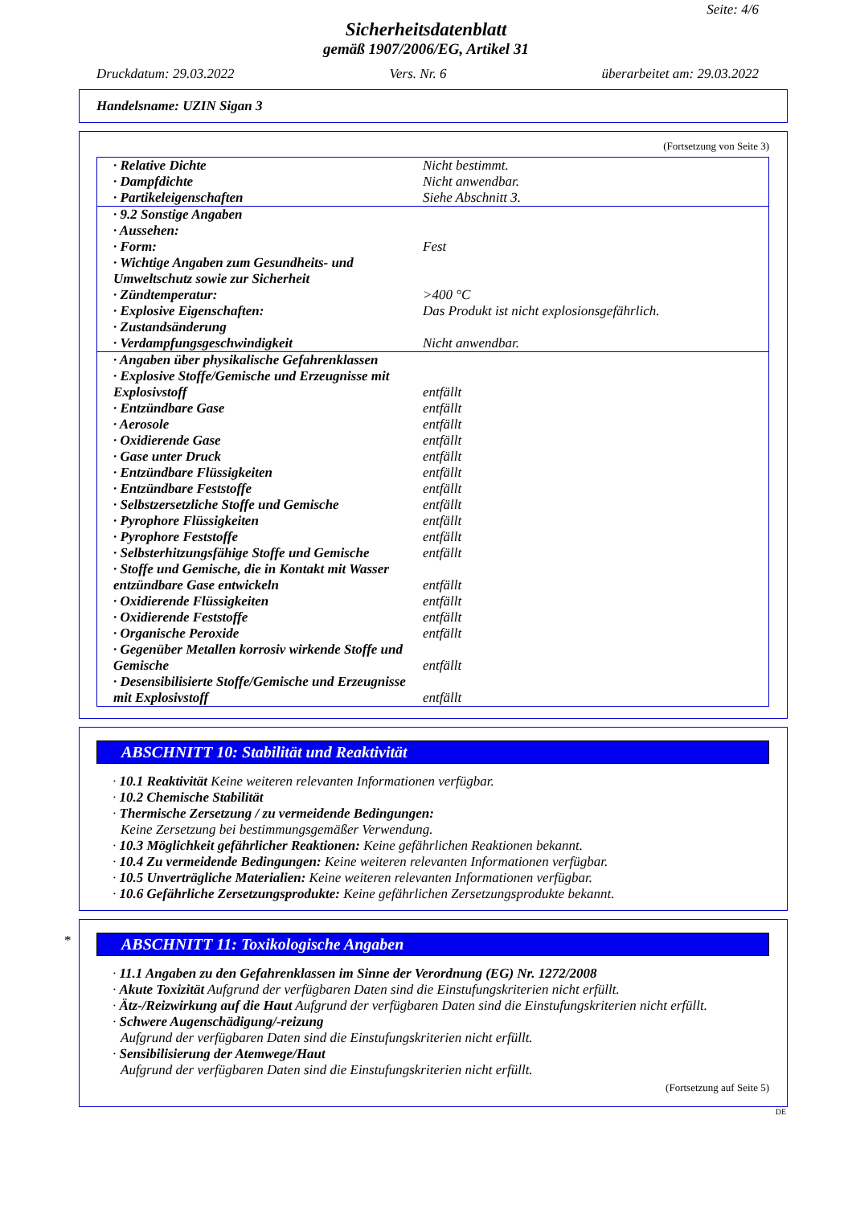Seite: 4/6
Sicherheitsdatenblatt
gemäß 1907/2006/EG, Artikel 31
Druckdatum: 29.03.2022 Vers. Nr. 6 überarbeitet am: 29.03.2022
Handelsname: UZIN Sigan 3
(Fortsetzung von Seite 3)
| · Relative Dichte | Nicht bestimmt. |
| · Dampfdichte | Nicht anwendbar. |
| · Partikeleigenschaften | Siehe Abschnitt 3. |
| · 9.2 Sonstige Angaben | |
| · Aussehen: | |
| · Form: | Fest |
| · Wichtige Angaben zum Gesundheits- und Umweltschutz sowie zur Sicherheit | |
| · Zündtemperatur: | >400 °C |
| · Explosive Eigenschaften: | Das Produkt ist nicht explosionsgefährlich. |
| · Zustandsänderung | |
| · Verdampfungsgeschwindigkeit | Nicht anwendbar. |
| · Angaben über physikalische Gefahrenklassen | |
| · Explosive Stoffe/Gemische und Erzeugnisse mit Explosivstoff | entfällt |
| · Entzündbare Gase | entfällt |
| · Aerosole | entfällt |
| · Oxidierende Gase | entfällt |
| · Gase unter Druck | entfällt |
| · Entzündbare Flüssigkeiten | entfällt |
| · Entzündbare Feststoffe | entfällt |
| · Selbstzersetzliche Stoffe und Gemische | entfällt |
| · Pyrophore Flüssigkeiten | entfällt |
| · Pyrophore Feststoffe | entfällt |
| · Selbsterhitzungsfähige Stoffe und Gemische | entfällt |
| · Stoffe und Gemische, die in Kontakt mit Wasser entzündbare Gase entwickeln | entfällt |
| · Oxidierende Flüssigkeiten | entfällt |
| · Oxidierende Feststoffe | entfällt |
| · Organische Peroxide | entfällt |
| · Gegenüber Metallen korrosiv wirkende Stoffe und Gemische | entfällt |
| · Desensibilisierte Stoffe/Gemische und Erzeugnisse mit Explosivstoff | entfällt |
ABSCHNITT 10: Stabilität und Reaktivität
· 10.1 Reaktivität Keine weiteren relevanten Informationen verfügbar.
· 10.2 Chemische Stabilität
· Thermische Zersetzung / zu vermeidende Bedingungen:
Keine Zersetzung bei bestimmungsgemäßer Verwendung.
· 10.3 Möglichkeit gefährlicher Reaktionen: Keine gefährlichen Reaktionen bekannt.
· 10.4 Zu vermeidende Bedingungen: Keine weiteren relevanten Informationen verfügbar.
· 10.5 Unverträgliche Materialien: Keine weiteren relevanten Informationen verfügbar.
· 10.6 Gefährliche Zersetzungsprodukte: Keine gefährlichen Zersetzungsprodukte bekannt.
*
ABSCHNITT 11: Toxikologische Angaben
· 11.1 Angaben zu den Gefahrenklassen im Sinne der Verordnung (EG) Nr. 1272/2008
· Akute Toxizität Aufgrund der verfügbaren Daten sind die Einstufungskriterien nicht erfüllt.
· Ätz-/Reizwirkung auf die Haut Aufgrund der verfügbaren Daten sind die Einstufungskriterien nicht erfüllt.
· Schwere Augenschädigung/-reizung
Aufgrund der verfügbaren Daten sind die Einstufungskriterien nicht erfüllt.
· Sensibilisierung der Atemwege/Haut
Aufgrund der verfügbaren Daten sind die Einstufungskriterien nicht erfüllt.
(Fortsetzung auf Seite 5)
DE